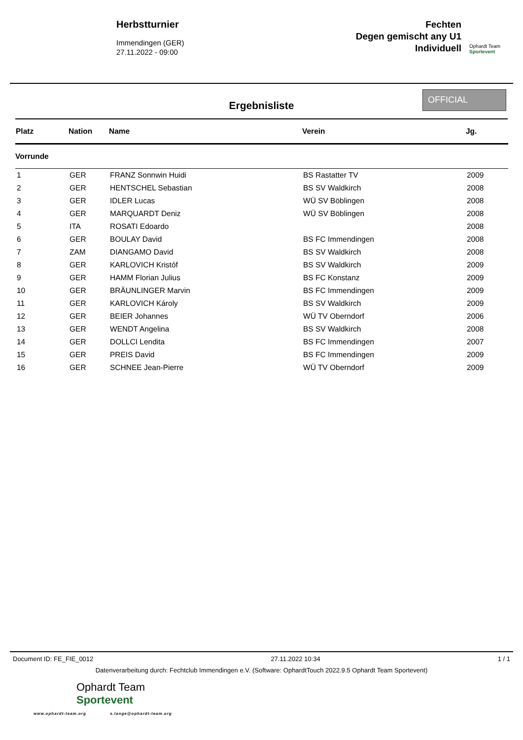Herbstturnier
Immendingen (GER)
27.11.2022 - 09:00
Fechten
Degen gemischt any U1
Individuell
Ophardt Team
Sportevent
Ergebnisliste
OFFICIAL
| Platz | Nation | Name | Verein | Jg. |
| --- | --- | --- | --- | --- |
| Vorrunde | | | | |
| 1 | GER | FRANZ Sonnwin Huidi | BS Rastatter TV | 2009 |
| 2 | GER | HENTSCHEL Sebastian | BS SV Waldkirch | 2008 |
| 3 | GER | IDLER Lucas | WÜ SV Böblingen | 2008 |
| 4 | GER | MARQUARDT Deniz | WÜ SV Böblingen | 2008 |
| 5 | ITA | ROSATI Edoardo | | 2008 |
| 6 | GER | BOULAY David | BS FC Immendingen | 2008 |
| 7 | ZAM | DIANGAMO David | BS SV Waldkirch | 2008 |
| 8 | GER | KARLOVICH Kristóf | BS SV Waldkirch | 2009 |
| 9 | GER | HAMM Florian Julius | BS FC Konstanz | 2009 |
| 10 | GER | BRÄUNLINGER Marvin | BS FC Immendingen | 2009 |
| 11 | GER | KARLOVICH Károly | BS SV Waldkirch | 2009 |
| 12 | GER | BEIER Johannes | WÜ TV Oberndorf | 2006 |
| 13 | GER | WENDT Angelina | BS SV Waldkirch | 2008 |
| 14 | GER | DOLLCI Lendita | BS FC Immendingen | 2007 |
| 15 | GER | PREIS David | BS FC Immendingen | 2009 |
| 16 | GER | SCHNEE Jean-Pierre | WÜ TV Oberndorf | 2009 |
Document ID: FE_FIE_0012 27.11.2022 10:34 1 / 1
Datenverarbeitung durch: Fechtclub Immendingen e.V. (Software: OphardtTouch 2022.9.5 Ophardt Team Sportevent)
Ophardt Team
Sportevent
www.ophardt-team.org s.lange@ophardt-team.org